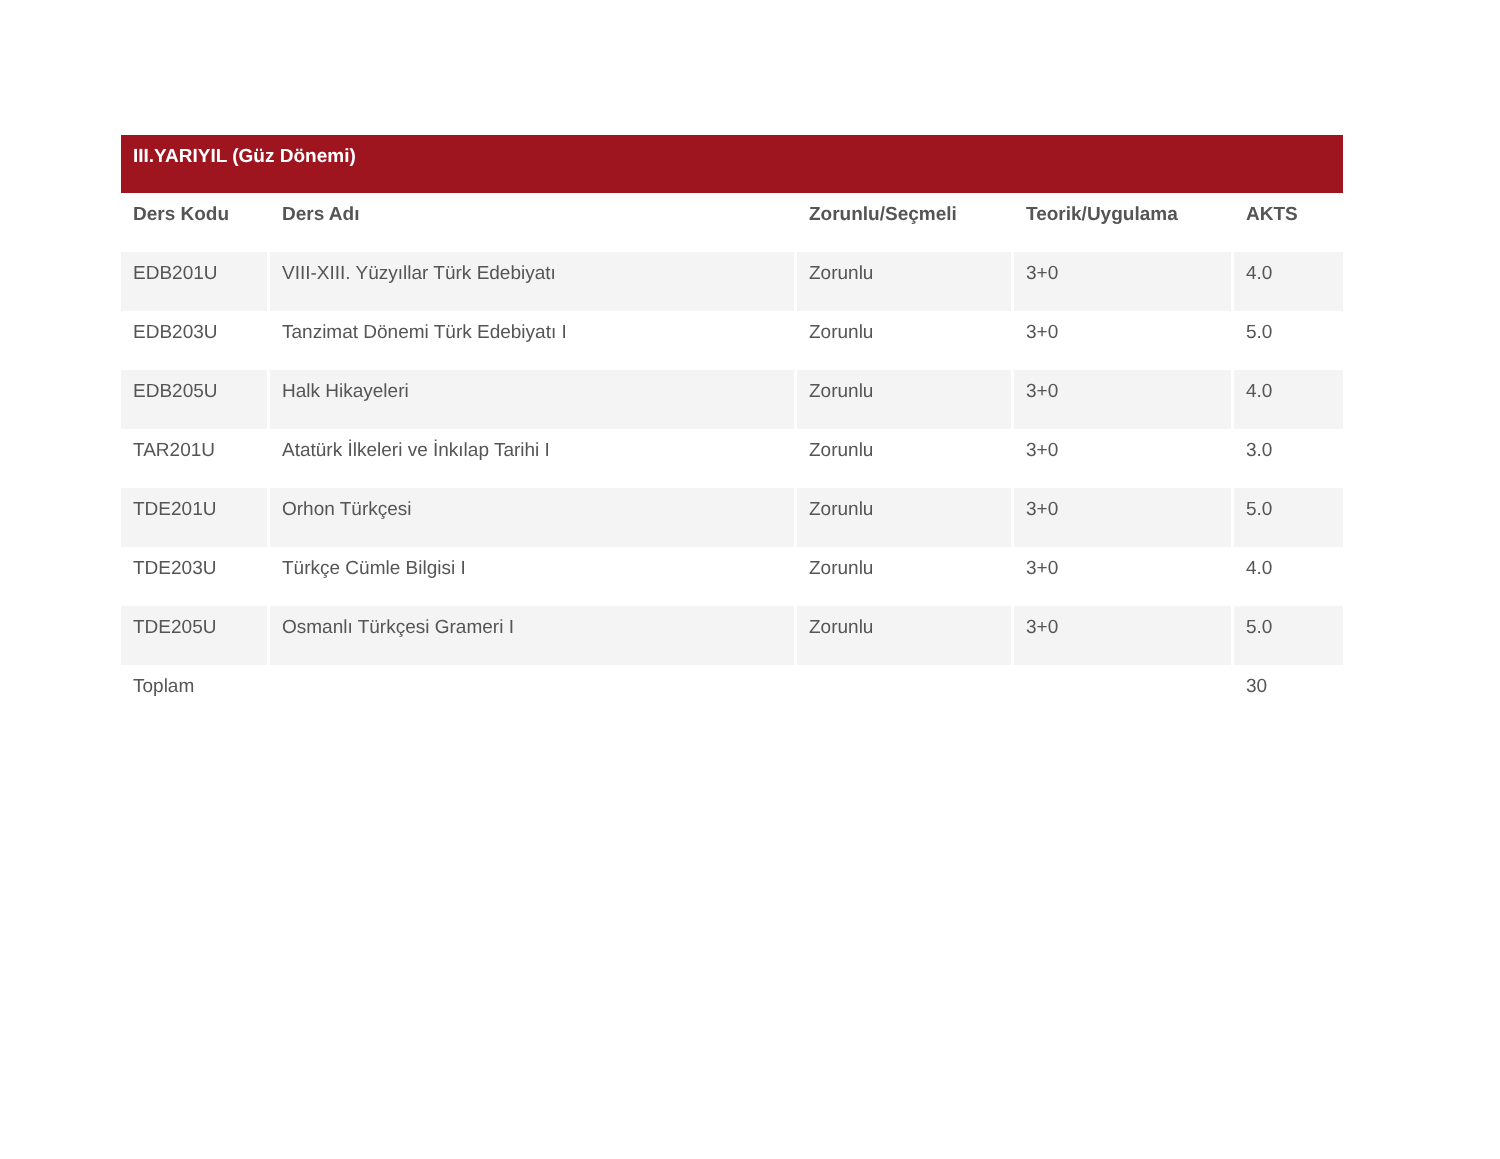| III.YARIYIL (Güz Dönemi) | | | | |
| Ders Kodu | Ders Adı | Zorunlu/Seçmeli | Teorik/Uygulama | AKTS |
| EDB201U | VIII-XIII. Yüzyıllar Türk Edebiyatı | Zorunlu | 3+0 | 4.0 |
| EDB203U | Tanzimat Dönemi Türk Edebiyatı I | Zorunlu | 3+0 | 5.0 |
| EDB205U | Halk Hikayeleri | Zorunlu | 3+0 | 4.0 |
| TAR201U | Atatürk İlkeleri ve İnkılap Tarihi I | Zorunlu | 3+0 | 3.0 |
| TDE201U | Orhon Türkçesi | Zorunlu | 3+0 | 5.0 |
| TDE203U | Türkçe Cümle Bilgisi I | Zorunlu | 3+0 | 4.0 |
| TDE205U | Osmanlı Türkçesi Grameri I | Zorunlu | 3+0 | 5.0 |
| Toplam | | | | 30 |